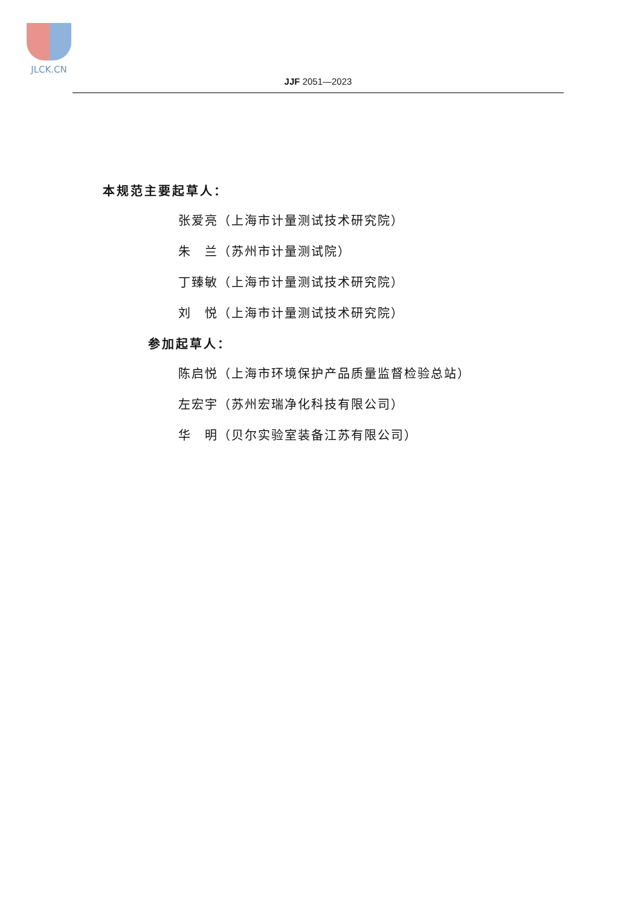JLCK.CN
JJF 2051—2023
本规范主要起草人：
张爱亮（上海市计量测试技术研究院）
朱　兰（苏州市计量测试院）
丁臻敏（上海市计量测试技术研究院）
刘　悦（上海市计量测试技术研究院）
参加起草人：
陈启悦（上海市环境保护产品质量监督检验总站）
左宏宇（苏州宏瑞净化科技有限公司）
华　明（贝尔实验室装备江苏有限公司）